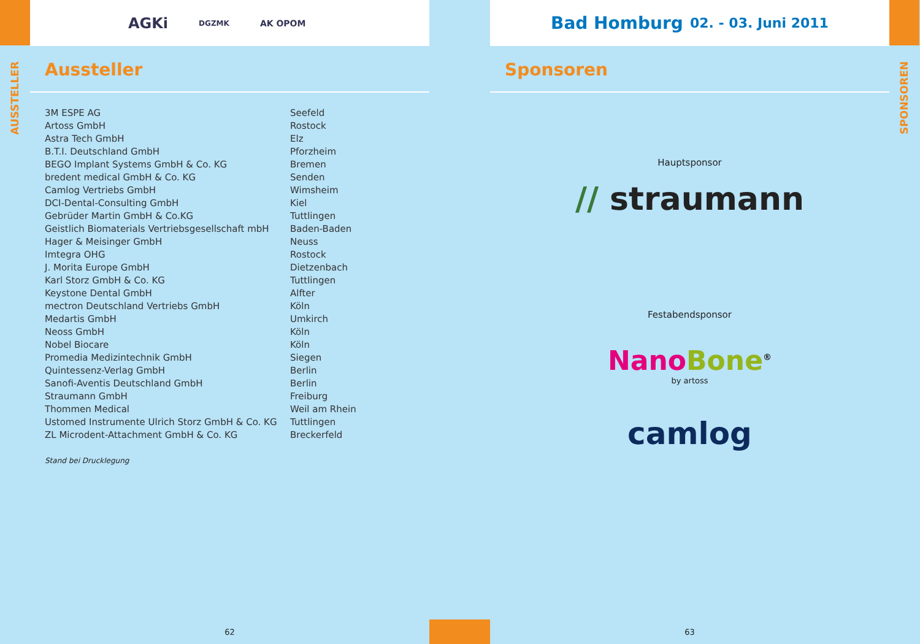AUSSTELLER
AGKi DGZMK AK OPOM
Aussteller
| 3M ESPE AG | Seefeld |
| Artoss GmbH | Rostock |
| Astra Tech GmbH | Elz |
| B.T.I. Deutschland GmbH | Pforzheim |
| BEGO Implant Systems GmbH & Co. KG | Bremen |
| bredent medical GmbH & Co. KG | Senden |
| Camlog Vertriebs GmbH | Wimsheim |
| DCI-Dental-Consulting GmbH | Kiel |
| Gebrüder Martin GmbH & Co.KG | Tuttlingen |
| Geistlich Biomaterials Vertriebsgesellschaft mbH | Baden-Baden |
| Hager & Meisinger GmbH | Neuss |
| Imtegra OHG | Rostock |
| J. Morita Europe GmbH | Dietzenbach |
| Karl Storz GmbH & Co. KG | Tuttlingen |
| Keystone Dental GmbH | Alfter |
| mectron Deutschland Vertriebs GmbH | Köln |
| Medartis GmbH | Umkirch |
| Neoss GmbH | Köln |
| Nobel Biocare | Köln |
| Promedia Medizintechnik GmbH | Siegen |
| Quintessenz-Verlag GmbH | Berlin |
| Sanofi-Aventis Deutschland GmbH | Berlin |
| Straumann GmbH | Freiburg |
| Thommen Medical | Weil am Rhein |
| Ustomed Instrumente Ulrich Storz GmbH & Co. KG | Tuttlingen |
| ZL Microdent-Attachment GmbH & Co. KG | Breckerfeld |
Stand bei Drucklegung
62
Bad Homburg 02. - 03. Juni 2011
Sponsoren
Hauptsponsor
// straumann
Festabendsponsor
Nano Bone<sup>®</sup>
by artoss
camlog
63
SPONSOREN